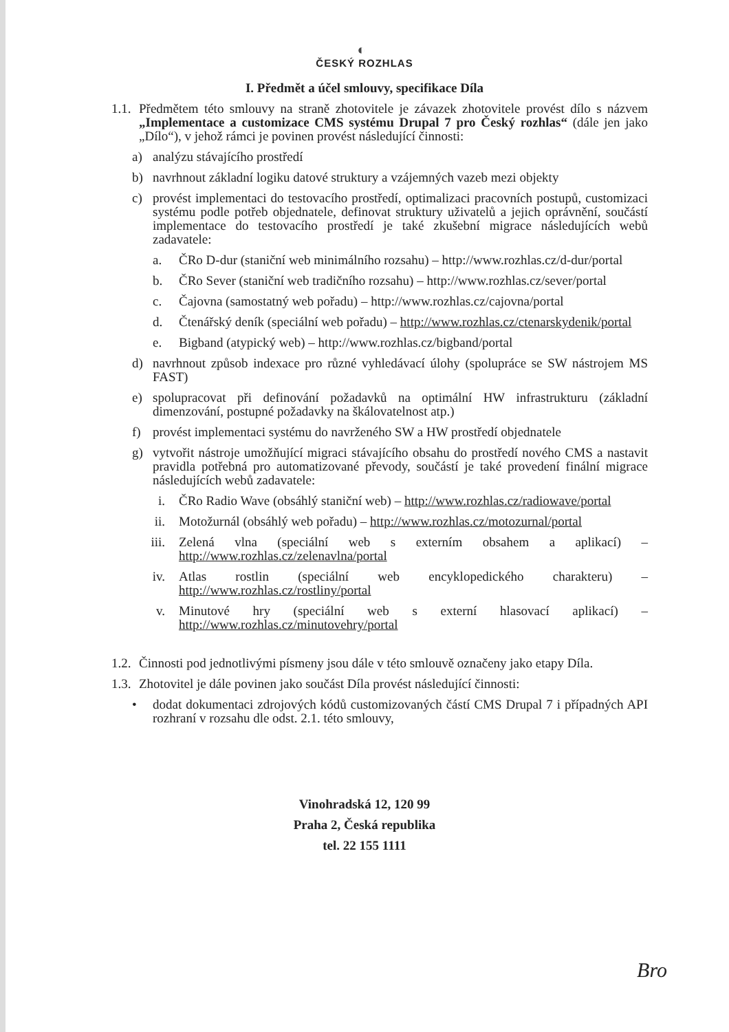◐
ČESKÝ ROZHLAS
I. Předmět a účel smlouvy, specifikace Díla
1.1.
Předmětem této smlouvy na straně zhotovitele je závazek zhotovitele provést dílo s názvem „Implementace a customizace CMS systému Drupal 7 pro Český rozhlas“ (dále jen jako „Dílo“), v jehož rámci je povinen provést následující činnosti:
a) analýzu stávajícího prostředí
b) navrhnout základní logiku datové struktury a vzájemných vazeb mezi objekty
c) provést implementaci do testovacího prostředí, optimalizaci pracovních postupů, customizaci systému podle potřeb objednatele, definovat struktury uživatelů a jejich oprávnění, součástí implementace do testovacího prostředí je také zkušební migrace následujících webů zadavatele:
a. ČRo D-dur (staniční web minimálního rozsahu) – http://www.rozhlas.cz/d-dur/portal
b. ČRo Sever (staniční web tradičního rozsahu) – http://www.rozhlas.cz/sever/portal
c. Čajovna (samostatný web pořadu) – http://www.rozhlas.cz/cajovna/portal
d. Čtenářský deník (speciální web pořadu) – http://www.rozhlas.cz/ctenarskydenik/portal
e. Bigband (atypický web) – http://www.rozhlas.cz/bigband/portal
d) navrhnout způsob indexace pro různé vyhledávací úlohy (spolupráce se SW nástrojem MS FAST)
e) spolupracovat při definování požadavků na optimální HW infrastrukturu (základní dimenzování, postupné požadavky na škálovatelnost atp.)
f) provést implementaci systému do navrženého SW a HW prostředí objednatele
g) vytvořit nástroje umožňující migraci stávajícího obsahu do prostředí nového CMS a nastavit pravidla potřebná pro automatizované převody, součástí je také provedení finální migrace následujících webů zadavatele:
i. ČRo Radio Wave (obsáhlý staniční web) – http://www.rozhlas.cz/radiowave/portal
ii. Motožurnál (obsáhlý web pořadu) – http://www.rozhlas.cz/motozurnal/portal
iii. Zelená vlna (speciální web s externím obsahem a aplikací) – http://www.rozhlas.cz/zelenavlna/portal
iv. Atlas rostlin (speciální web encyklopedického charakteru) – http://www.rozhlas.cz/rostliny/portal
v. Minutové hry (speciální web s externí hlasovací aplikací) – http://www.rozhlas.cz/minutovehry/portal
1.2.
Činnosti pod jednotlivými písmeny jsou dále v této smlouvě označeny jako etapy Díla.
1.3.
Zhotovitel je dále povinen jako součást Díla provést následující činnosti:
• dodat dokumentaci zdrojových kódů customizovaných částí CMS Drupal 7 i případných API rozhraní v rozsahu dle odst. 2.1. této smlouvy,
Vinohradská 12, 120 99
Praha 2, Česká republika
tel. 22 155 1111
Bro